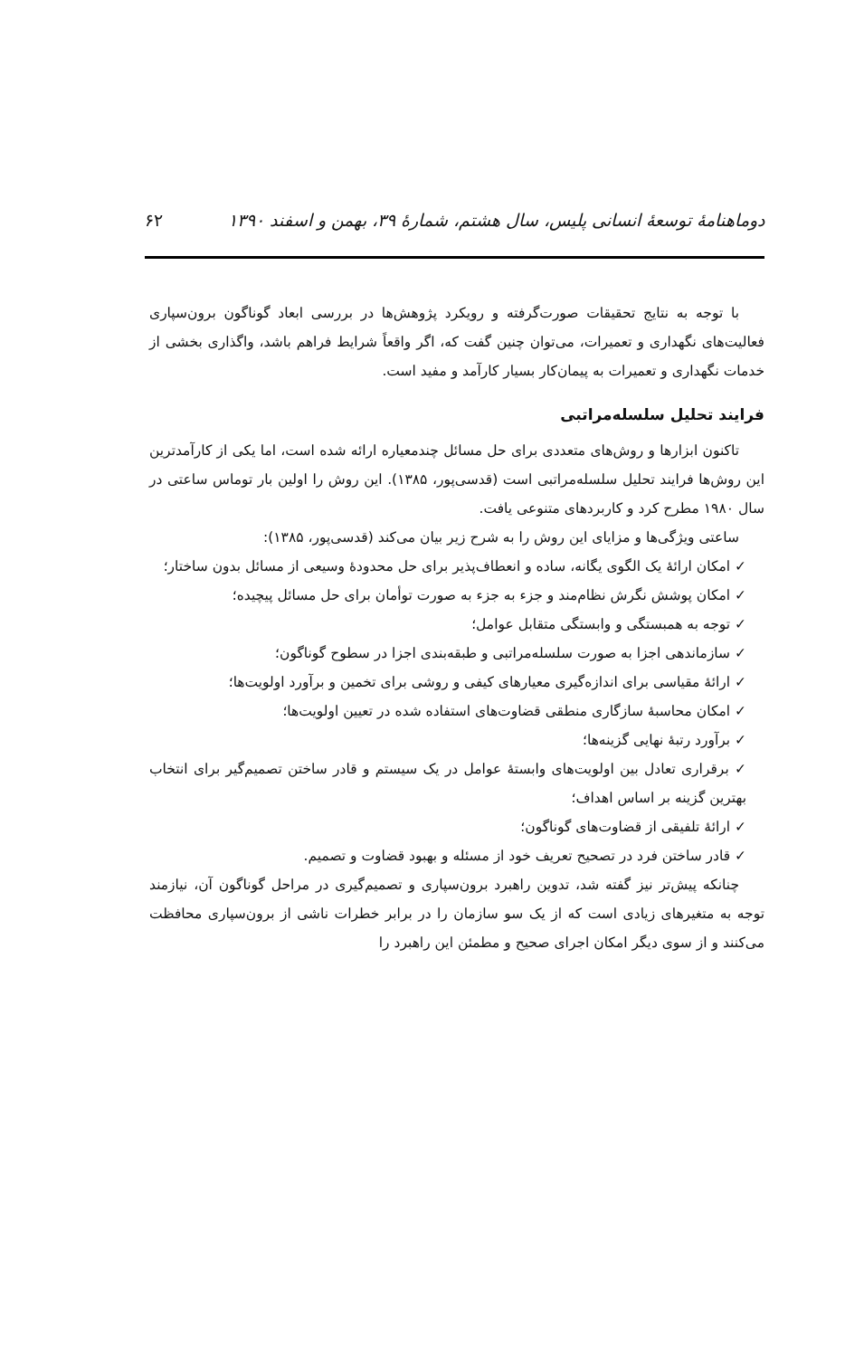دوماهنامهٔ توسعهٔ انسانی پلیس، سال هشتم، شمارهٔ ۳۹، بهمن و اسفند ۱۳۹۰ ۶۲
با توجه به نتایج تحقیقات صورت‌گرفته و رویکرد پژوهش‌ها در بررسی ابعاد گوناگون برون‌سپاری فعالیت‌های نگهداری و تعمیرات، می‌توان چنین گفت که، اگر واقعاً شرایط فراهم باشد، واگذاری بخشی از خدمات نگهداری و تعمیرات به پیمان‌کار بسیار کارآمد و مفید است.
فرایند تحلیل سلسله‌مراتبی
تاکنون ابزارها و روش‌های متعددی برای حل مسائل چندمعیاره ارائه شده است، اما یکی از کارآمدترین این روش‌ها فرایند تحلیل سلسله‌مراتبی است (قدسی‌پور، ۱۳۸۵). این روش را اولین بار توماس ساعتی در سال ۱۹۸۰ مطرح کرد و کاربردهای متنوعی یافت.
ساعتی ویژگی‌ها و مزایای این روش را به شرح زیر بیان می‌کند (قدسی‌پور، ۱۳۸۵):
✓ امکان ارائهٔ یک الگوی یگانه، ساده و انعطاف‌پذیر برای حل محدودهٔ وسیعی از مسائل بدون ساختار؛
✓ امکان پوشش نگرش نظام‌مند و جزء به جزء به صورت توأمان برای حل مسائل پیچیده؛
✓ توجه به همبستگی و وابستگی متقابل عوامل؛
✓ سازماندهی اجزا به صورت سلسله‌مراتبی و طبقه‌بندی اجزا در سطوح گوناگون؛
✓ ارائهٔ مقیاسی برای اندازه‌گیری معیارهای کیفی و روشی برای تخمین و برآورد اولویت‌ها؛
✓ امکان محاسبهٔ سازگاری منطقی قضاوت‌های استفاده شده در تعیین اولویت‌ها؛
✓ برآورد رتبهٔ نهایی گزینه‌ها؛
✓ برقراری تعادل بین اولویت‌های وابستهٔ عوامل در یک سیستم و قادر ساختن تصمیم‌گیر برای انتخاب بهترین گزینه بر اساس اهداف؛
✓ ارائهٔ تلفیقی از قضاوت‌های گوناگون؛
✓ قادر ساختن فرد در تصحیح تعریف خود از مسئله و بهبود قضاوت و تصمیم.
چنانکه پیش‌تر نیز گفته شد، تدوین راهبرد برون‌سپاری و تصمیم‌گیری در مراحل گوناگون آن، نیازمند توجه به متغیرهای زیادی است که از یک سو سازمان را در برابر خطرات ناشی از برون‌سپاری محافظت می‌کنند و از سوی دیگر امکان اجرای صحیح و مطمئن این راهبرد را